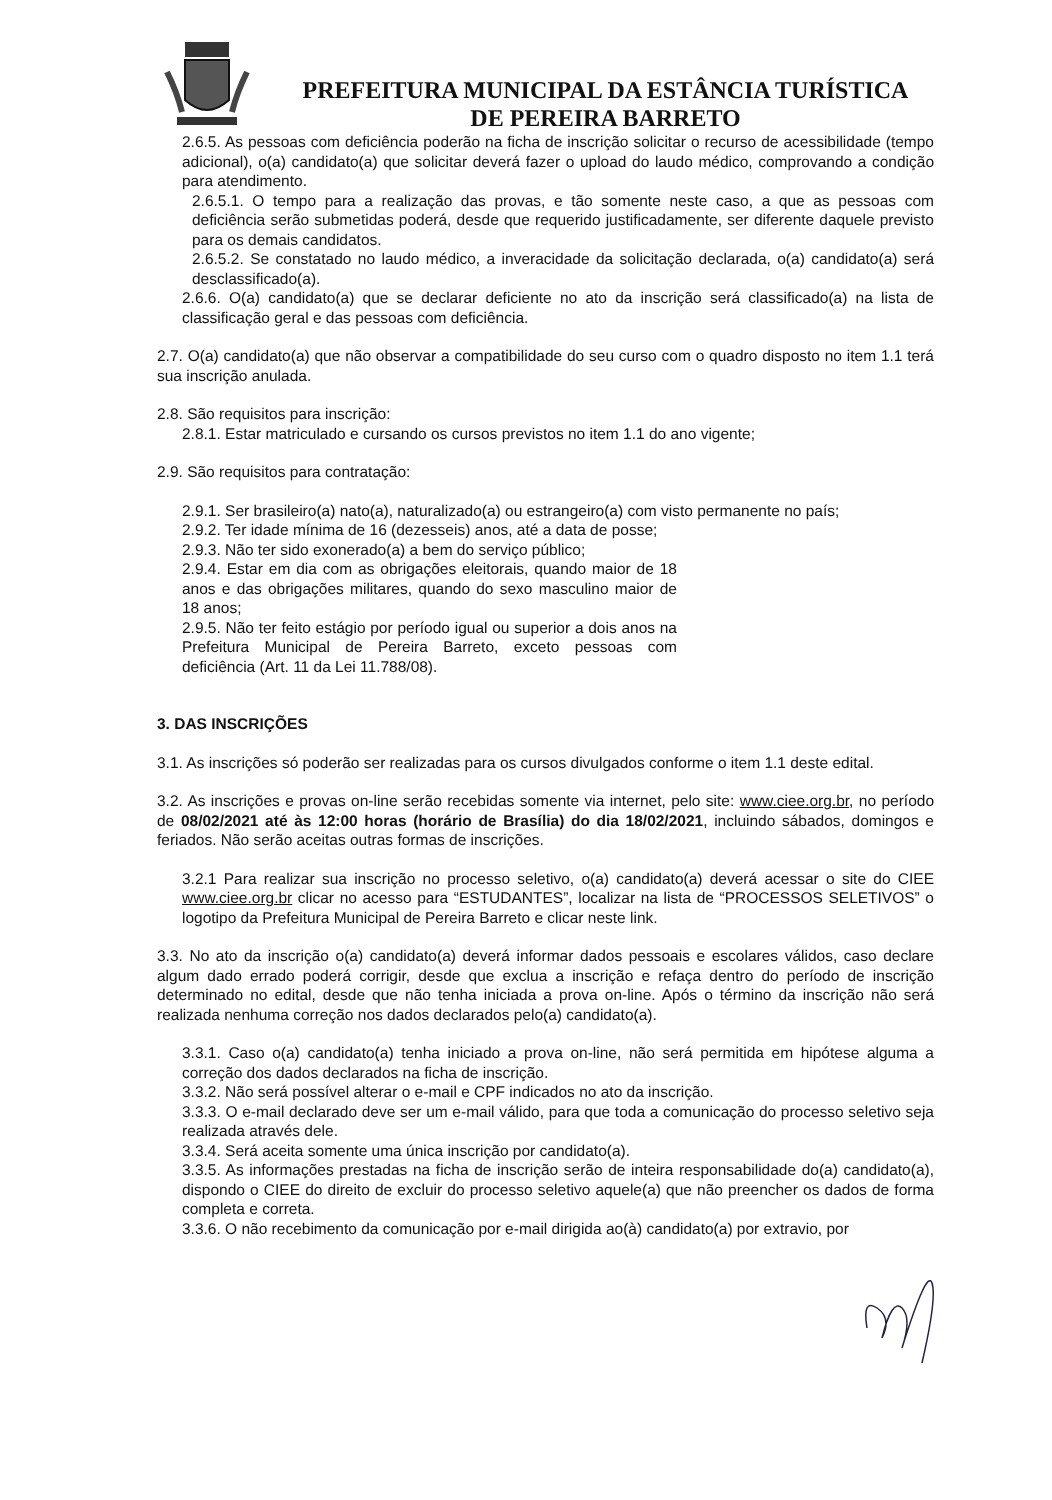PREFEITURA MUNICIPAL DA ESTÂNCIA TURÍSTICA
DE PEREIRA BARRETO
2.6.5. As pessoas com deficiência poderão na ficha de inscrição solicitar o recurso de acessibilidade (tempo adicional), o(a) candidato(a) que solicitar deverá fazer o upload do laudo médico, comprovando a condição para atendimento.
2.6.5.1. O tempo para a realização das provas, e tão somente neste caso, a que as pessoas com deficiência serão submetidas poderá, desde que requerido justificadamente, ser diferente daquele previsto para os demais candidatos.
2.6.5.2. Se constatado no laudo médico, a inveracidade da solicitação declarada, o(a) candidato(a) será desclassificado(a).
2.6.6. O(a) candidato(a) que se declarar deficiente no ato da inscrição será classificado(a) na lista de classificação geral e das pessoas com deficiência.
2.7. O(a) candidato(a) que não observar a compatibilidade do seu curso com o quadro disposto no item 1.1 terá sua inscrição anulada.
2.8. São requisitos para inscrição:
2.8.1. Estar matriculado e cursando os cursos previstos no item 1.1 do ano vigente;
2.9. São requisitos para contratação:
2.9.1. Ser brasileiro(a) nato(a), naturalizado(a) ou estrangeiro(a) com visto permanente no país;
2.9.2. Ter idade mínima de 16 (dezesseis) anos, até a data de posse;
2.9.3. Não ter sido exonerado(a) a bem do serviço público;
2.9.4. Estar em dia com as obrigações eleitorais, quando maior de 18 anos e das obrigações militares, quando do sexo masculino maior de 18 anos;
2.9.5. Não ter feito estágio por período igual ou superior a dois anos na Prefeitura Municipal de Pereira Barreto, exceto pessoas com deficiência (Art. 11 da Lei 11.788/08).
3. DAS INSCRIÇÕES
3.1. As inscrições só poderão ser realizadas para os cursos divulgados conforme o item 1.1 deste edital.
3.2. As inscrições e provas on-line serão recebidas somente via internet, pelo site: www.ciee.org.br, no período de 08/02/2021 até às 12:00 horas (horário de Brasília) do dia 18/02/2021, incluindo sábados, domingos e feriados. Não serão aceitas outras formas de inscrições.
3.2.1 Para realizar sua inscrição no processo seletivo, o(a) candidato(a) deverá acessar o site do CIEE www.ciee.org.br clicar no acesso para “ESTUDANTES”, localizar na lista de “PROCESSOS SELETIVOS” o logotipo da Prefeitura Municipal de Pereira Barreto e clicar neste link.
3.3. No ato da inscrição o(a) candidato(a) deverá informar dados pessoais e escolares válidos, caso declare algum dado errado poderá corrigir, desde que exclua a inscrição e refaça dentro do período de inscrição determinado no edital, desde que não tenha iniciada a prova on-line. Após o término da inscrição não será realizada nenhuma correção nos dados declarados pelo(a) candidato(a).
3.3.1. Caso o(a) candidato(a) tenha iniciado a prova on-line, não será permitida em hipótese alguma a correção dos dados declarados na ficha de inscrição.
3.3.2. Não será possível alterar o e-mail e CPF indicados no ato da inscrição.
3.3.3. O e-mail declarado deve ser um e-mail válido, para que toda a comunicação do processo seletivo seja realizada através dele.
3.3.4. Será aceita somente uma única inscrição por candidato(a).
3.3.5. As informações prestadas na ficha de inscrição serão de inteira responsabilidade do(a) candidato(a), dispondo o CIEE do direito de excluir do processo seletivo aquele(a) que não preencher os dados de forma completa e correta.
3.3.6. O não recebimento da comunicação por e-mail dirigida ao(à) candidato(a) por extravio, por